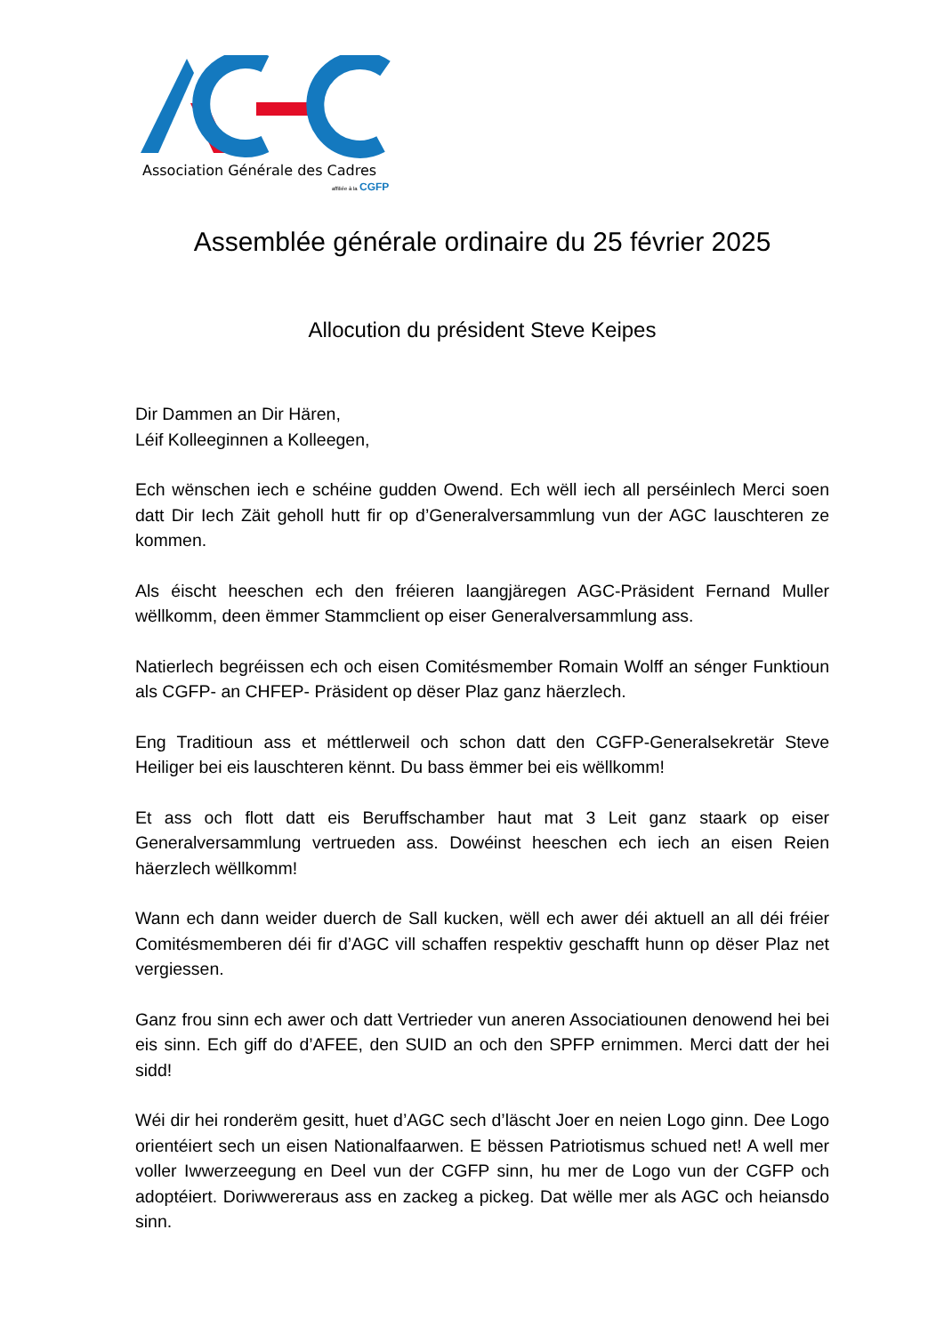Association Générale des Cadres
affiliée à la
CGFP
Assemblée générale ordinaire du 25 février 2025
Allocution du président Steve Keipes
Dir Dammen an Dir Hären,
Léif Kolleeginnen a Kolleegen,
Ech wënschen iech e schéine gudden Owend. Ech wëll iech all perséinlech Merci soen datt Dir Iech Zäit geholl hutt fir op d’Generalversammlung vun der AGC lauschteren ze kommen.
Als éischt heeschen ech den fréieren laangjäregen AGC-Präsident Fernand Muller wëllkomm, deen ëmmer Stammclient op eiser Generalversammlung ass.
Natierlech begréissen ech och eisen Comitésmember Romain Wolff an sénger Funktioun als CGFP- an CHFEP- Präsident op dëser Plaz ganz häerzlech.
Eng Traditioun ass et méttlerweil och schon datt den CGFP-Generalsekretär Steve Heiliger bei eis lauschteren kënnt. Du bass ëmmer bei eis wëllkomm!
Et ass och flott datt eis Beruffschamber haut mat 3 Leit ganz staark op eiser Generalversammlung vertrueden ass. Dowéinst heeschen ech iech an eisen Reien häerzlech wëllkomm!
Wann ech dann weider duerch de Sall kucken, wëll ech awer déi aktuell an all déi fréier Comitésmemberen déi fir d’AGC vill schaffen respektiv geschafft hunn op dëser Plaz net vergiessen.
Ganz frou sinn ech awer och datt Vertrieder vun aneren Associatiounen denowend hei bei eis sinn. Ech giff do d’AFEE, den SUID an och den SPFP ernimmen. Merci datt der hei sidd!
Wéi dir hei ronderëm gesitt, huet d’AGC sech d’läscht Joer en neien Logo ginn. Dee Logo orientéiert sech un eisen Nationalfaarwen. E bëssen Patriotismus schued net! A well mer voller Iwwerzeegung en Deel vun der CGFP sinn, hu mer de Logo vun der CGFP och adoptéiert. Doriwwereraus ass en zackeg a pickeg. Dat wëlle mer als AGC och heiansdo sinn.